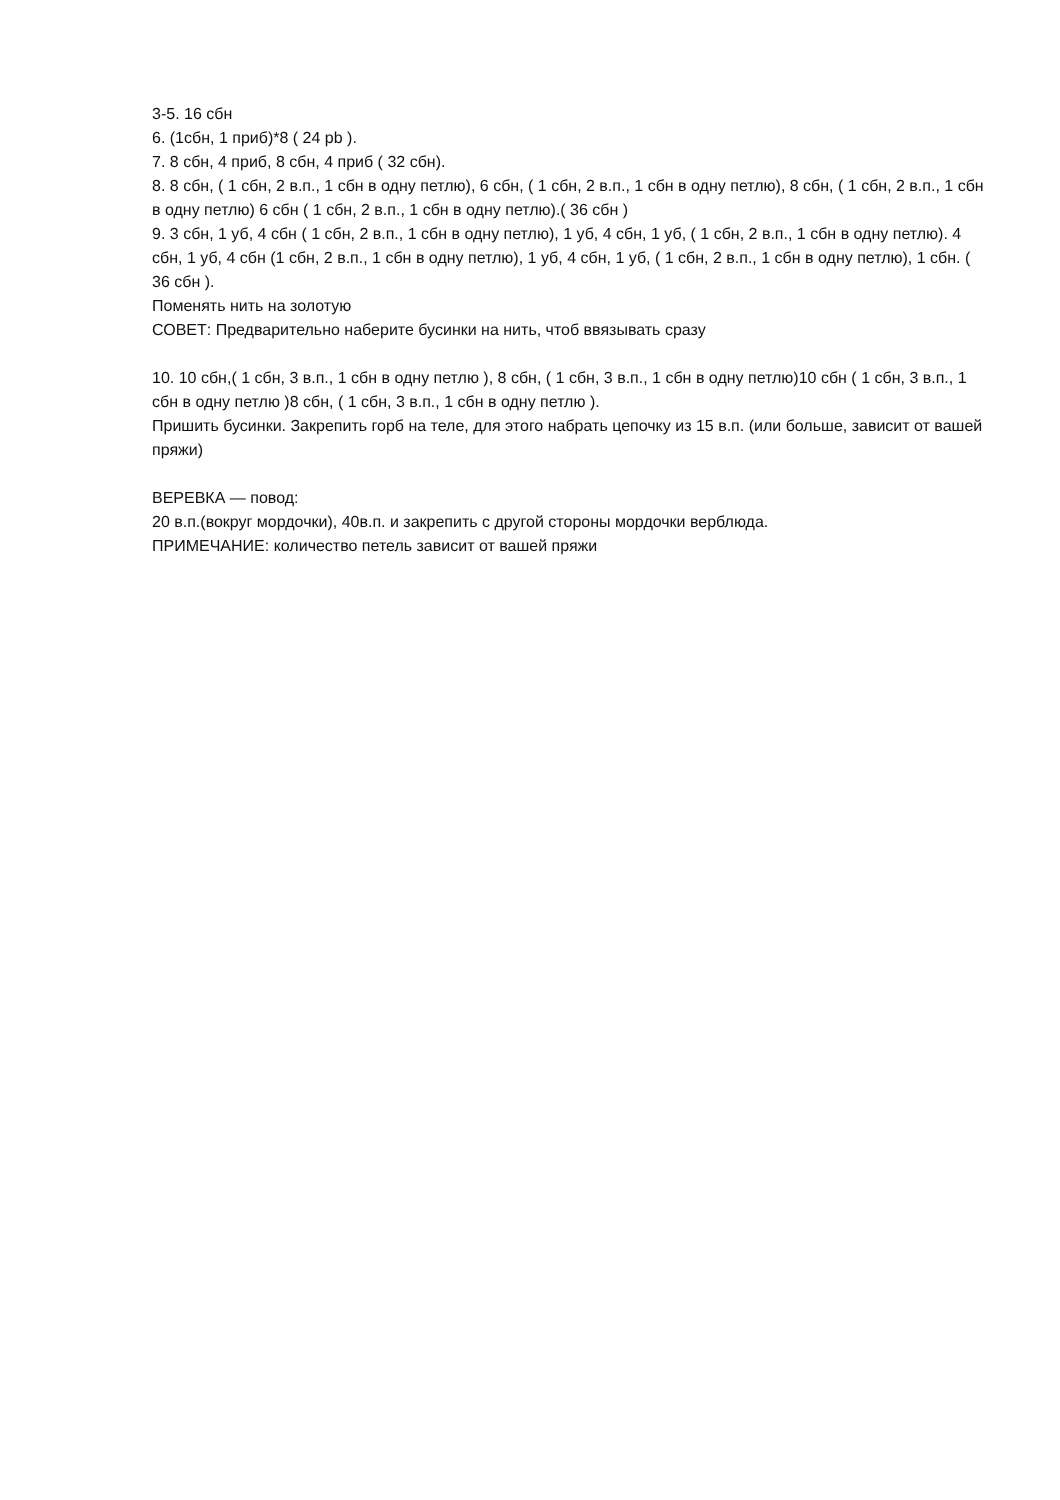3-5. 16 сбн
6. (1сбн, 1 приб)*8 ( 24 pb ).
7. 8 сбн, 4 приб, 8 сбн, 4 приб ( 32 сбн).
8. 8 сбн, ( 1 сбн, 2 в.п., 1 сбн в одну петлю), 6 сбн, ( 1 сбн, 2 в.п., 1 сбн в одну петлю), 8 сбн, ( 1 сбн, 2 в.п., 1 сбн в одну петлю) 6 сбн ( 1 сбн, 2 в.п., 1 сбн в одну петлю).( 36 сбн )
9. 3 сбн, 1 уб, 4 сбн ( 1 сбн, 2 в.п., 1 сбн в одну петлю), 1 уб, 4 сбн, 1 уб, ( 1 сбн, 2 в.п., 1 сбн в одну петлю). 4 сбн, 1 уб, 4 сбн (1 сбн, 2 в.п., 1 сбн в одну петлю), 1 уб, 4 сбн, 1 уб, ( 1 сбн, 2 в.п., 1 сбн в одну петлю), 1 сбн. ( 36 сбн ).
Поменять нить на золотую
СОВЕТ: Предварительно наберите бусинки на нить, чтоб ввязывать сразу
10. 10 сбн,( 1 сбн, 3 в.п., 1 сбн в одну петлю ), 8 сбн, ( 1 сбн, 3 в.п., 1 сбн в одну петлю)10 сбн ( 1 сбн, 3 в.п., 1 сбн в одну петлю )8 сбн, ( 1 сбн, 3 в.п., 1 сбн в одну петлю ).
Пришить бусинки. Закрепить горб на теле, для этого набрать цепочку из 15 в.п. (или больше, зависит от вашей пряжи)
ВЕРЕВКА — повод:
20 в.п.(вокруг мордочки), 40в.п. и закрепить с другой стороны мордочки верблюда.
ПРИМЕЧАНИЕ: количество петель зависит от вашей пряжи